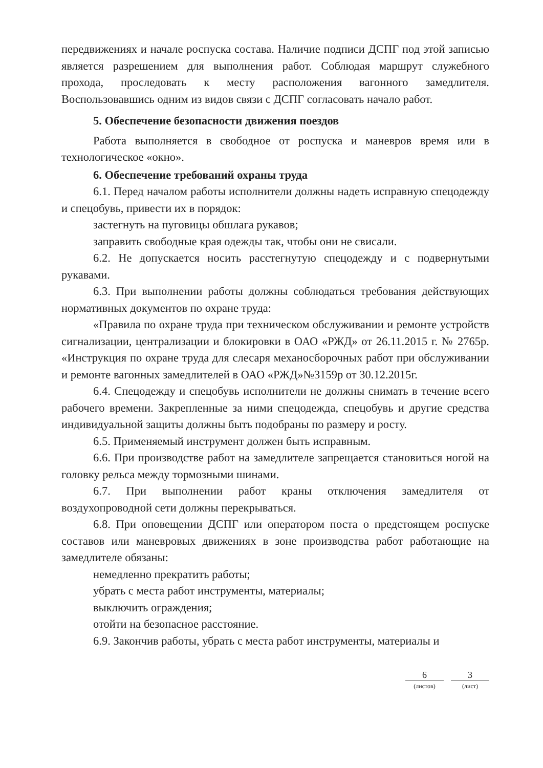передвижениях и начале роспуска состава. Наличие подписи ДСПГ под этой записью является разрешением для выполнения работ. Соблюдая маршрут служебного прохода, проследовать к месту расположения вагонного замедлителя. Воспользовавшись одним из видов связи с ДСПГ согласовать начало работ.
5. Обеспечение безопасности движения поездов
Работа выполняется в свободное от роспуска и маневров время или в технологическое «окно».
6. Обеспечение требований охраны труда
6.1. Перед началом работы исполнители должны надеть исправную спецодежду и спецобувь, привести их в порядок:
застегнуть на пуговицы обшлага рукавов;
заправить свободные края одежды так, чтобы они не свисали.
6.2. Не допускается носить расстегнутую спецодежду и с подвернутыми рукавами.
6.3. При выполнении работы должны соблюдаться требования действующих нормативных документов по охране труда:
«Правила по охране труда при техническом обслуживании и ремонте устройств сигнализации, централизации и блокировки в ОАО «РЖД» от 26.11.2015 г. № 2765р. «Инструкция по охране труда для слесаря механосборочных работ при обслуживании и ремонте вагонных замедлителей в ОАО «РЖД»№3159р от 30.12.2015г.
6.4. Спецодежду и спецобувь исполнители не должны снимать в течение всего рабочего времени. Закрепленные за ними спецодежда, спецобувь и другие средства индивидуальной защиты должны быть подобраны по размеру и росту.
6.5. Применяемый инструмент должен быть исправным.
6.6. При производстве работ на замедлителе запрещается становиться ногой на головку рельса между тормозными шинами.
6.7. При выполнении работ краны отключения замедлителя от воздухопроводной сети должны перекрываться.
6.8. При оповещении ДСПГ или оператором поста о предстоящем роспуске составов или маневровых движениях в зоне производства работ работающие на замедлителе обязаны:
немедленно прекратить работы;
убрать с места работ инструменты, материалы;
выключить ограждения;
отойти на безопасное расстояние.
6.9. Закончив работы, убрать с места работ инструменты, материалы и
6
(листов)
3
(лист)